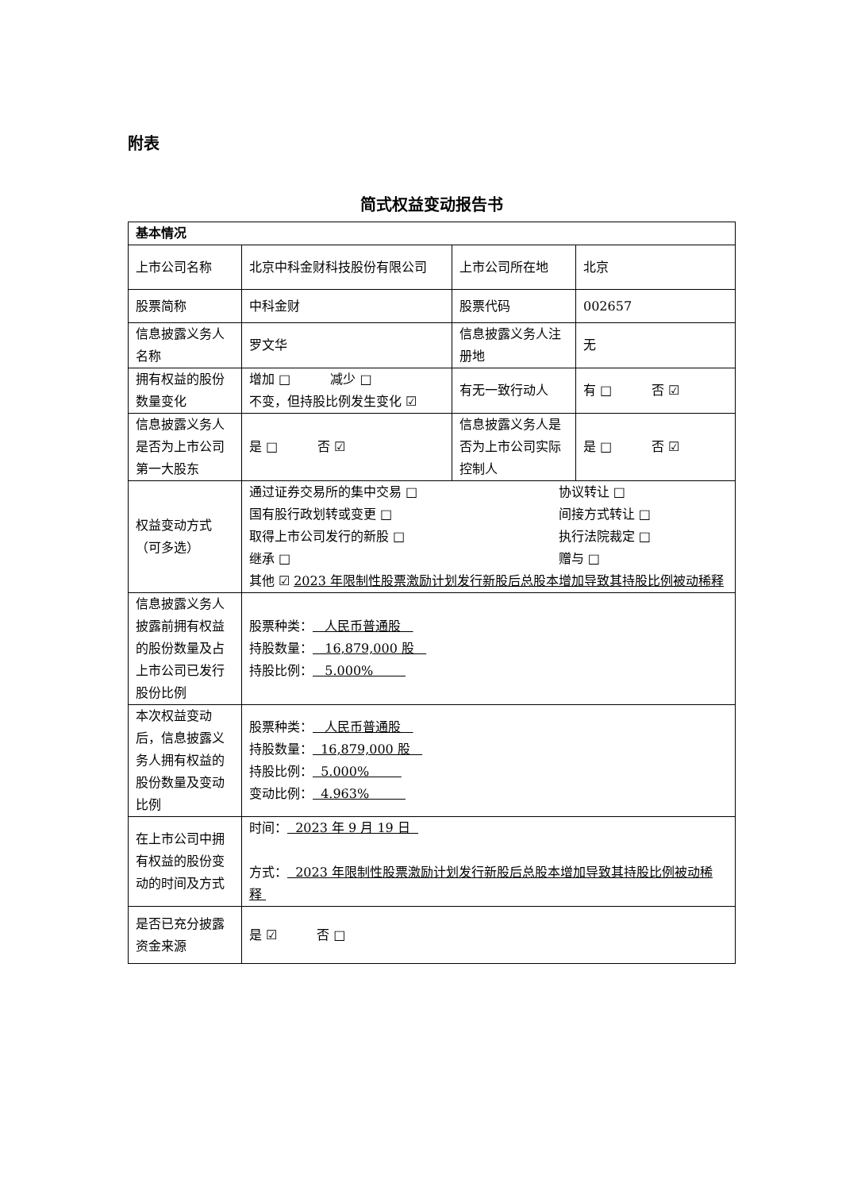附表
简式权益变动报告书
| 基本情况 | | | |
| 上市公司名称 | 北京中科金财科技股份有限公司 | 上市公司所在地 | 北京 |
| 股票简称 | 中科金财 | 股票代码 | 002657 |
| 信息披露义务人名称 | 罗文华 | 信息披露义务人注册地 | 无 |
| 拥有权益的股份数量变化 | 增加 □ 减少 □ 不变，但持股比例发生变化 ☑ | 有无一致行动人 | 有 □ 否 ☑ |
| 信息披露义务人是否为上市公司第一大股东 | 是 □ 否 ☑ | 信息披露义务人是否为上市公司实际控制人 | 是 □ 否 ☑ |
| 权益变动方式（可多选） | / 通过证券交易所的集中交易 □ / 协议转让 □ / / 国有股行政划转或变更 □ / 间接方式转让 □ / / 取得上市公司发行的新股 □ / 执行法院裁定 □ / / 继承 □ / 赠与 □ / 其他 ☑ 2023 年限制性股票激励计划发行新股后总股本增加导致其持股比例被动稀释 | | |
| 信息披露义务人披露前拥有权益的股份数量及占上市公司已发行股份比例 | 股票种类： 人民币普通股 持股数量： 16,879,000 股 持股比例： 5.000% | | |
| 本次权益变动后，信息披露义务人拥有权益的股份数量及变动比例 | 股票种类： 人民币普通股 持股数量： 16,879,000 股 持股比例： 5.000% 变动比例： 4.963% | | |
| 在上市公司中拥有权益的股份变动的时间及方式 | 时间： 2023 年 9 月 19 日 方式： 2023 年限制性股票激励计划发行新股后总股本增加导致其持股比例被动稀释 | | |
| 是否已充分披露资金来源 | 是 ☑ 否 □ | | |